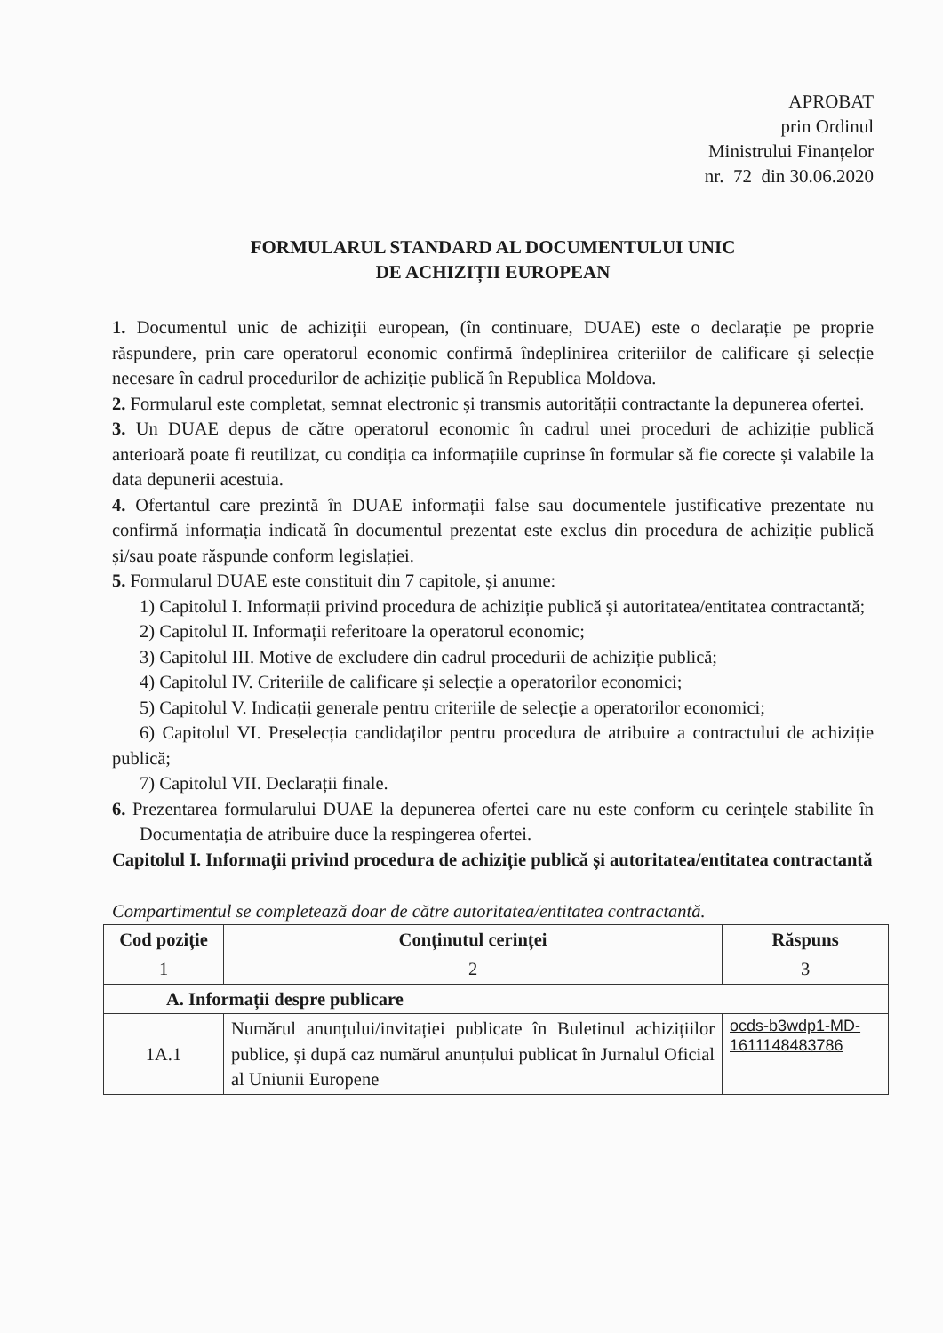APROBAT
prin Ordinul
Ministrului Finanțelor
nr. 72 din 30.06.2020
FORMULARUL STANDARD AL DOCUMENTULUI UNIC
DE ACHIZIȚII EUROPEAN
1. Documentul unic de achiziții european, (în continuare, DUAE) este o declarație pe proprie răspundere, prin care operatorul economic confirmă îndeplinirea criteriilor de calificare și selecție necesare în cadrul procedurilor de achiziție publică în Republica Moldova.
2. Formularul este completat, semnat electronic și transmis autorității contractante la depunerea ofertei.
3. Un DUAE depus de către operatorul economic în cadrul unei proceduri de achiziție publică anterioară poate fi reutilizat, cu condiția ca informațiile cuprinse în formular să fie corecte și valabile la data depunerii acestuia.
4. Ofertantul care prezintă în DUAE informații false sau documentele justificative prezentate nu confirmă informația indicată în documentul prezentat este exclus din procedura de achiziție publică și/sau poate răspunde conform legislației.
5. Formularul DUAE este constituit din 7 capitole, și anume:
1) Capitolul I. Informații privind procedura de achiziție publică și autoritatea/entitatea contractantă;
2) Capitolul II. Informații referitoare la operatorul economic;
3) Capitolul III. Motive de excludere din cadrul procedurii de achiziție publică;
4) Capitolul IV. Criteriile de calificare și selecție a operatorilor economici;
5) Capitolul V. Indicații generale pentru criteriile de selecție a operatorilor economici;
6) Capitolul VI. Preselecția candidaților pentru procedura de atribuire a contractului de achiziție publică;
7) Capitolul VII. Declarații finale.
6. Prezentarea formularului DUAE la depunerea ofertei care nu este conform cu cerințele stabilite în Documentația de atribuire duce la respingerea ofertei.
Capitolul I. Informații privind procedura de achiziție publică și autoritatea/entitatea contractantă
Compartimentul se completează doar de către autoritatea/entitatea contractantă.
| Cod poziție | Conținutul cerinței | Răspuns |
| --- | --- | --- |
| 1 | 2 | 3 |
| A. Informații despre publicare | | |
| 1A.1 | Numărul anunțului/invitației publicate în Buletinul achizițiilor publice, și după caz numărul anunțului publicat în Jurnalul Oficial al Uniunii Europene | ocds-b3wdp1-MD-1611148483786 |